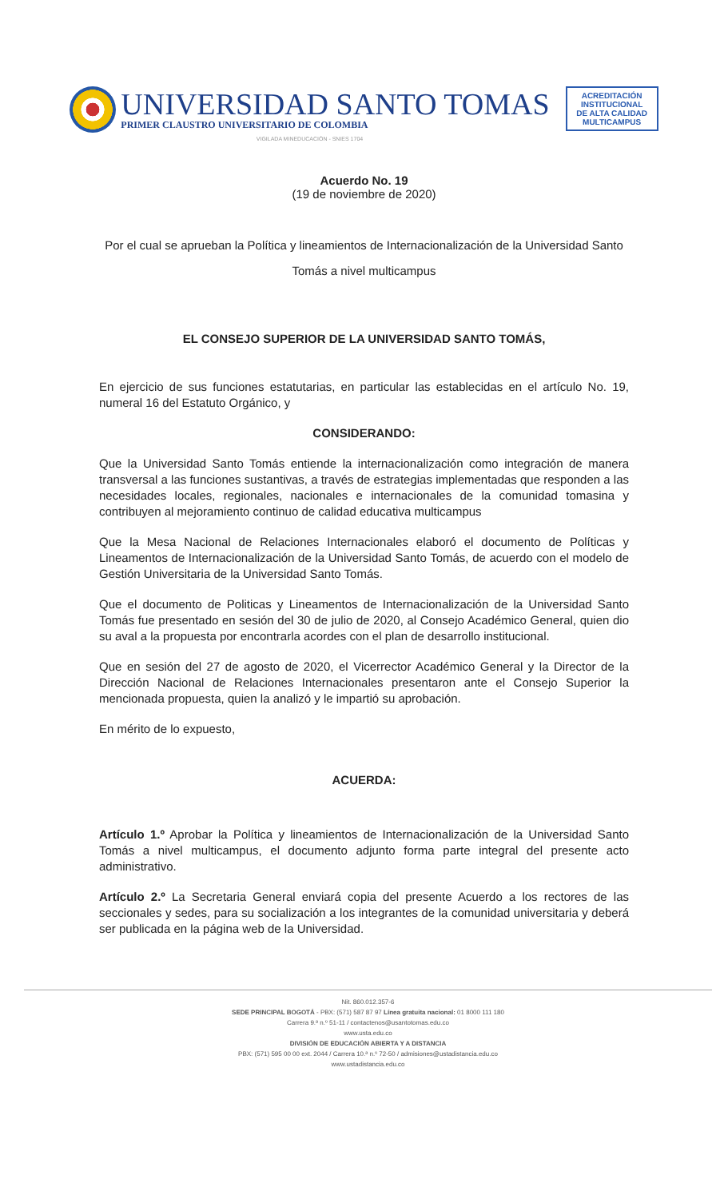UNIVERSIDAD SANTO TOMAS
PRIMER CLAUSTRO UNIVERSITARIO DE COLOMBIA
VIGILADA MINEDUCACIÓN - SNIES 1704
ACREDITACIÓN
INSTITUCIONAL
DE ALTA CALIDAD
MULTICAMPUS
Acuerdo No. 19
(19 de noviembre de 2020)
Por el cual se aprueban la Política y lineamientos de Internacionalización de la Universidad Santo
Tomás a nivel multicampus
EL CONSEJO SUPERIOR DE LA UNIVERSIDAD SANTO TOMÁS,
En ejercicio de sus funciones estatutarias, en particular las establecidas en el artículo No. 19, numeral 16 del Estatuto Orgánico, y
CONSIDERANDO:
Que la Universidad Santo Tomás entiende la internacionalización como integración de manera transversal a las funciones sustantivas, a través de estrategias implementadas que responden a las necesidades locales, regionales, nacionales e internacionales de la comunidad tomasina y contribuyen al mejoramiento continuo de calidad educativa multicampus
Que la Mesa Nacional de Relaciones Internacionales elaboró el documento de Políticas y Lineamentos de Internacionalización de la Universidad Santo Tomás, de acuerdo con el modelo de Gestión Universitaria de la Universidad Santo Tomás.
Que el documento de Politicas y Lineamentos de Internacionalización de la Universidad Santo Tomás fue presentado en sesión del 30 de julio de 2020, al Consejo Académico General, quien dio su aval a la propuesta por encontrarla acordes con el plan de desarrollo institucional.
Que en sesión del 27 de agosto de 2020, el Vicerrector Académico General y la Director de la Dirección Nacional de Relaciones Internacionales presentaron ante el Consejo Superior la mencionada propuesta, quien la analizó y le impartió su aprobación.
En mérito de lo expuesto,
ACUERDA:
Artículo 1.º Aprobar la Política y lineamientos de Internacionalización de la Universidad Santo Tomás a nivel multicampus, el documento adjunto forma parte integral del presente acto administrativo.
Artículo 2.º La Secretaria General enviará copia del presente Acuerdo a los rectores de las seccionales y sedes, para su socialización a los integrantes de la comunidad universitaria y deberá ser publicada en la página web de la Universidad.
Nit. 860.012.357-6
SEDE PRINCIPAL BOGOTÁ - PBX: (571) 587 87 97 Línea gratuita nacional: 01 8000 111 180
Carrera 9.ª n.º 51-11 / contactenos@usantotomas.edu.co
www.usta.edu.co
DIVISIÓN DE EDUCACIÓN ABIERTA Y A DISTANCIA
PBX: (571) 595 00 00 ext. 2044 / Carrera 10.ª n.º 72-50 / admisiones@ustadistancia.edu.co
www.ustadistancia.edu.co